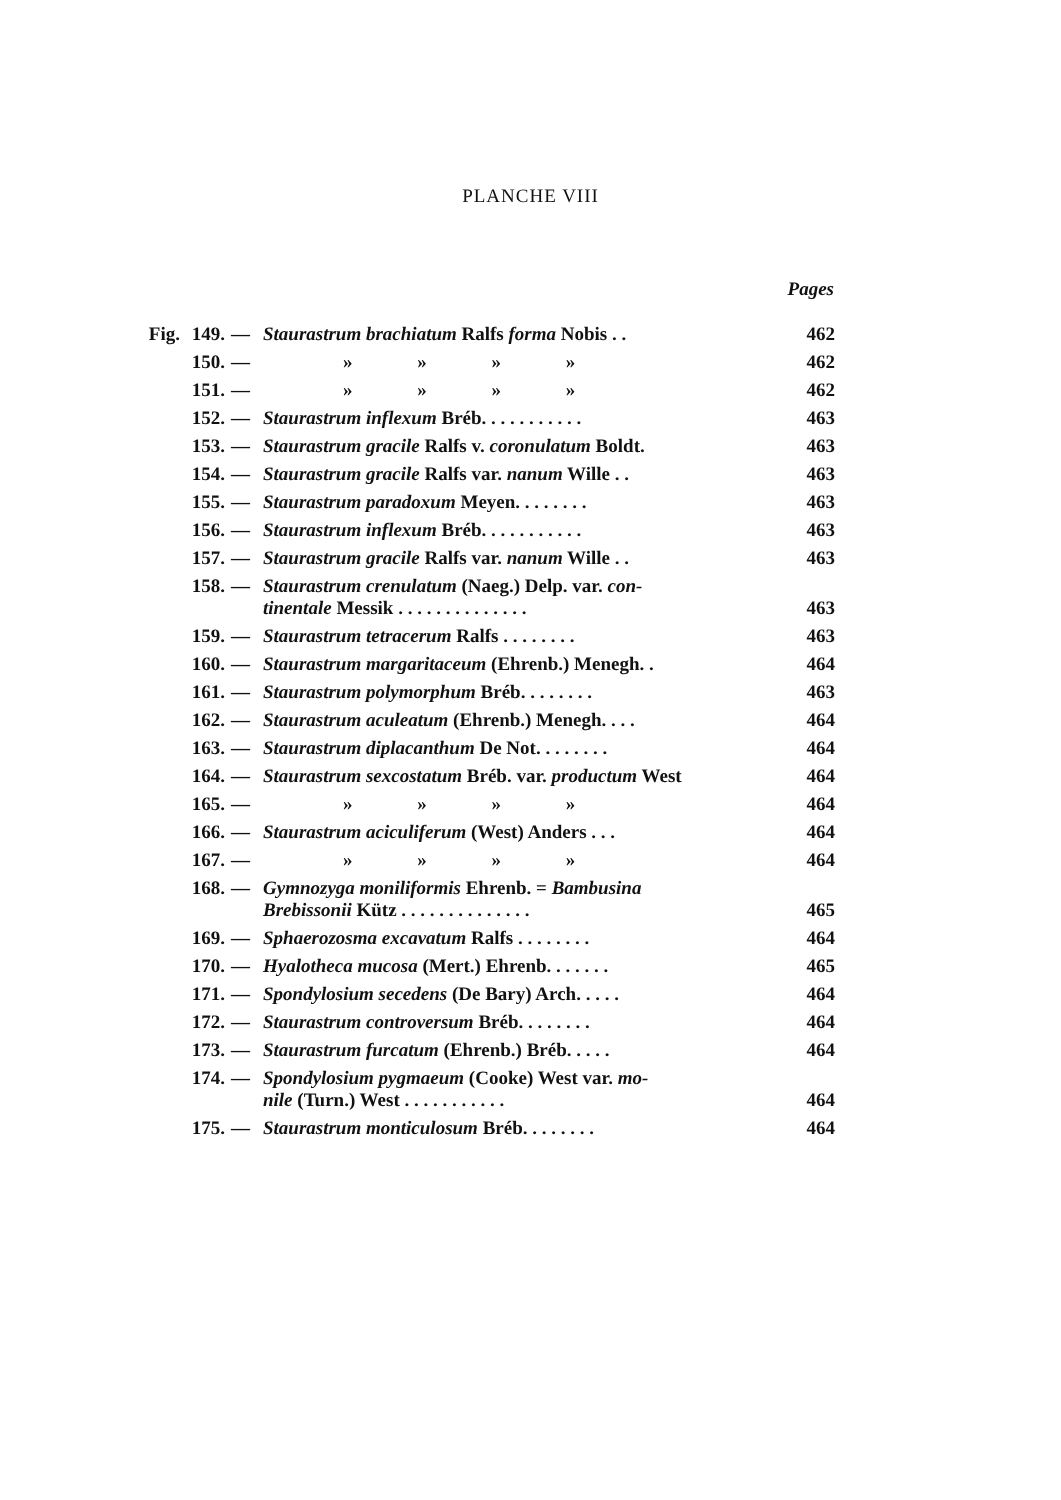PLANCHE VIII
| | | | | Pages |
| --- | --- | --- | --- | --- |
| Fig. | 149. | — | Staurastrum brachiatum Ralfs forma Nobis . . | 462 |
| | 150. | — | » » » » | 462 |
| | 151. | — | » » » » | 462 |
| | 152. | — | Staurastrum inflexum Bréb. . . . . . . . . . . | 463 |
| | 153. | — | Staurastrum gracile Ralfs v. coronulatum Boldt. | 463 |
| | 154. | — | Staurastrum gracile Ralfs var. nanum Wille . . | 463 |
| | 155. | — | Staurastrum paradoxum Meyen. . . . . . . . | 463 |
| | 156. | — | Staurastrum inflexum Bréb. . . . . . . . . . . | 463 |
| | 157. | — | Staurastrum gracile Ralfs var. nanum Wille . . | 463 |
| | 158. | — | Staurastrum crenulatum (Naeg.) Delp. var. con- tinentale Messik . . . . . . . . . . . . . . | 463 |
| | 159. | — | Staurastrum tetracerum Ralfs . . . . . . . . | 463 |
| | 160. | — | Staurastrum margaritaceum (Ehrenb.) Menegh. . | 464 |
| | 161. | — | Staurastrum polymorphum Bréb. . . . . . . . | 463 |
| | 162. | — | Staurastrum aculeatum (Ehrenb.) Menegh. . . . | 464 |
| | 163. | — | Staurastrum diplacanthum De Not. . . . . . . . | 464 |
| | 164. | — | Staurastrum sexcostatum Bréb. var. productum West | 464 |
| | 165. | — | » » » » | 464 |
| | 166. | — | Staurastrum aciculiferum (West) Anders . . . | 464 |
| | 167. | — | » » » » | 464 |
| | 168. | — | Gymnozyga moniliformis Ehrenb. = Bambusina Brebissonii Kütz . . . . . . . . . . . . . . | 465 |
| | 169. | — | Sphaerozosma excavatum Ralfs . . . . . . . . | 464 |
| | 170. | — | Hyalotheca mucosa (Mert.) Ehrenb. . . . . . . | 465 |
| | 171. | — | Spondylosium secedens (De Bary) Arch. . . . . | 464 |
| | 172. | — | Staurastrum controversum Bréb. . . . . . . . | 464 |
| | 173. | — | Staurastrum furcatum (Ehrenb.) Bréb. . . . . | 464 |
| | 174. | — | Spondylosium pygmaeum (Cooke) West var. mo- nile (Turn.) West . . . . . . . . . . . | 464 |
| | 175. | — | Staurastrum monticulosum Bréb. . . . . . . . | 464 |